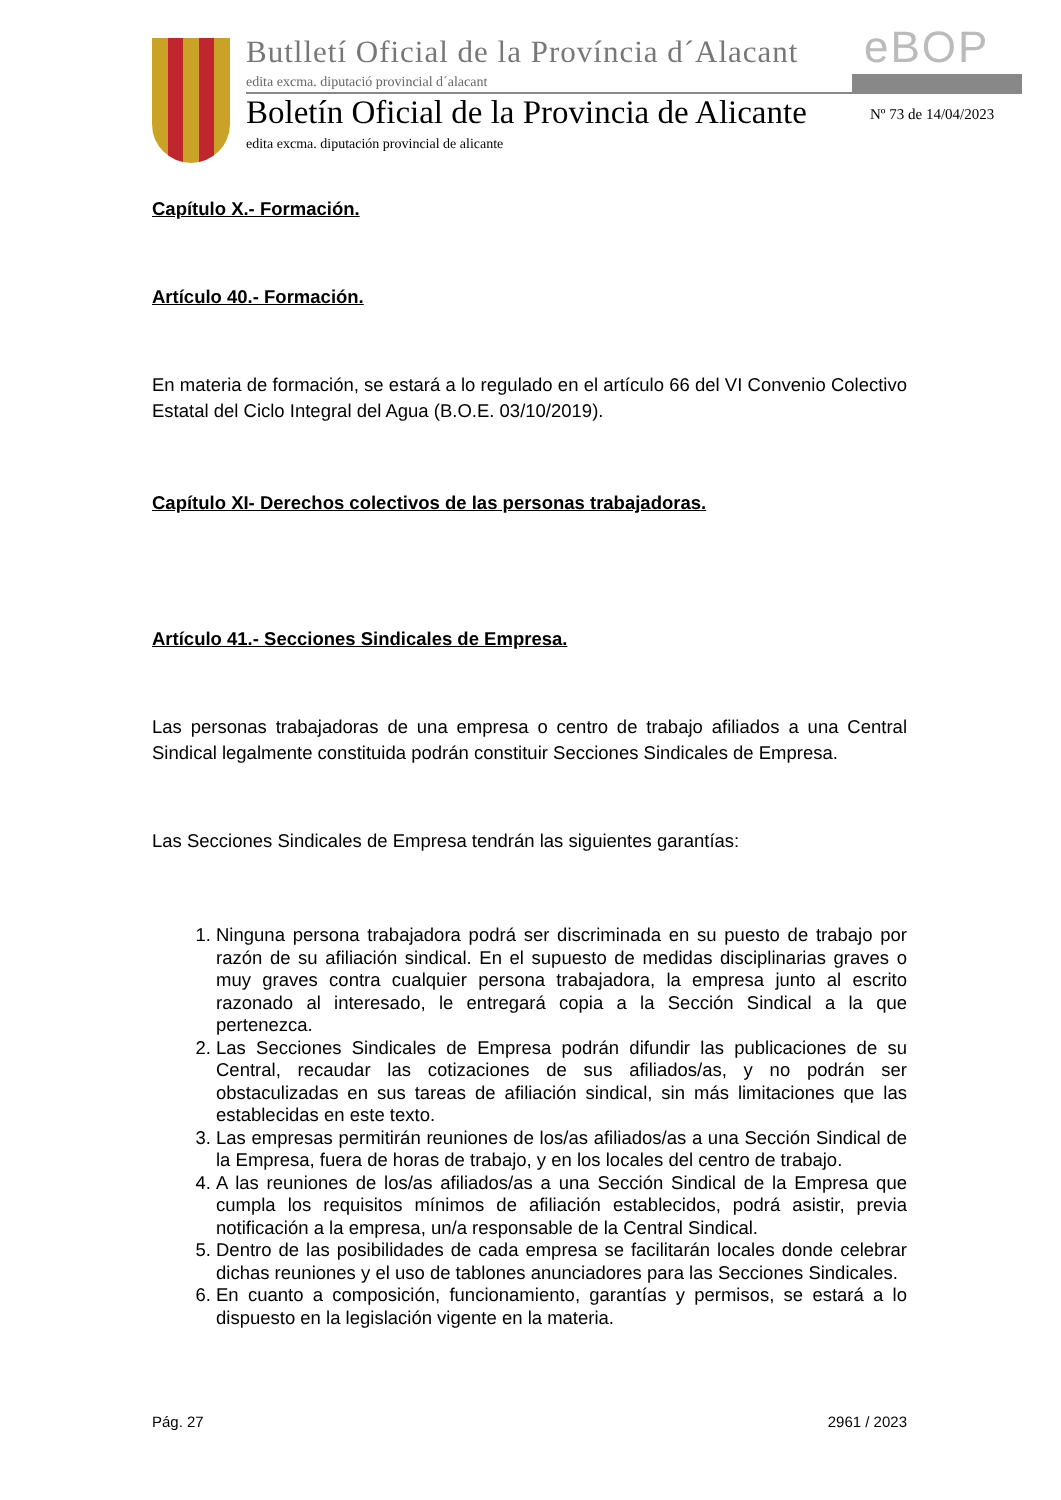Butlletí Oficial de la Província d´Alacant
edita excma. diputació provincial d´alacant
eBOP
Boletín Oficial de la Provincia de Alicante
edita excma. diputación provincial de alicante
Nº 73 de 14/04/2023
Capítulo X.- Formación.
Artículo 40.- Formación.
En materia de formación, se estará a lo regulado en el artículo 66 del VI Convenio Colectivo Estatal del Ciclo Integral del Agua (B.O.E. 03/10/2019).
Capítulo XI- Derechos colectivos de las personas trabajadoras.
Artículo 41.- Secciones Sindicales de Empresa.
Las personas trabajadoras de una empresa o centro de trabajo afiliados a una Central Sindical legalmente constituida podrán constituir Secciones Sindicales de Empresa.
Las Secciones Sindicales de Empresa tendrán las siguientes garantías:
1. Ninguna persona trabajadora podrá ser discriminada en su puesto de trabajo por razón de su afiliación sindical. En el supuesto de medidas disciplinarias graves o muy graves contra cualquier persona trabajadora, la empresa junto al escrito razonado al interesado, le entregará copia a la Sección Sindical a la que pertenezca.
2. Las Secciones Sindicales de Empresa podrán difundir las publicaciones de su Central, recaudar las cotizaciones de sus afiliados/as, y no podrán ser obstaculizadas en sus tareas de afiliación sindical, sin más limitaciones que las establecidas en este texto.
3. Las empresas permitirán reuniones de los/as afiliados/as a una Sección Sindical de la Empresa, fuera de horas de trabajo, y en los locales del centro de trabajo.
4. A las reuniones de los/as afiliados/as a una Sección Sindical de la Empresa que cumpla los requisitos mínimos de afiliación establecidos, podrá asistir, previa notificación a la empresa, un/a responsable de la Central Sindical.
5. Dentro de las posibilidades de cada empresa se facilitarán locales donde celebrar dichas reuniones y el uso de tablones anunciadores para las Secciones Sindicales.
6. En cuanto a composición, funcionamiento, garantías y permisos, se estará a lo dispuesto en la legislación vigente en la materia.
Pág. 27 2961 / 2023